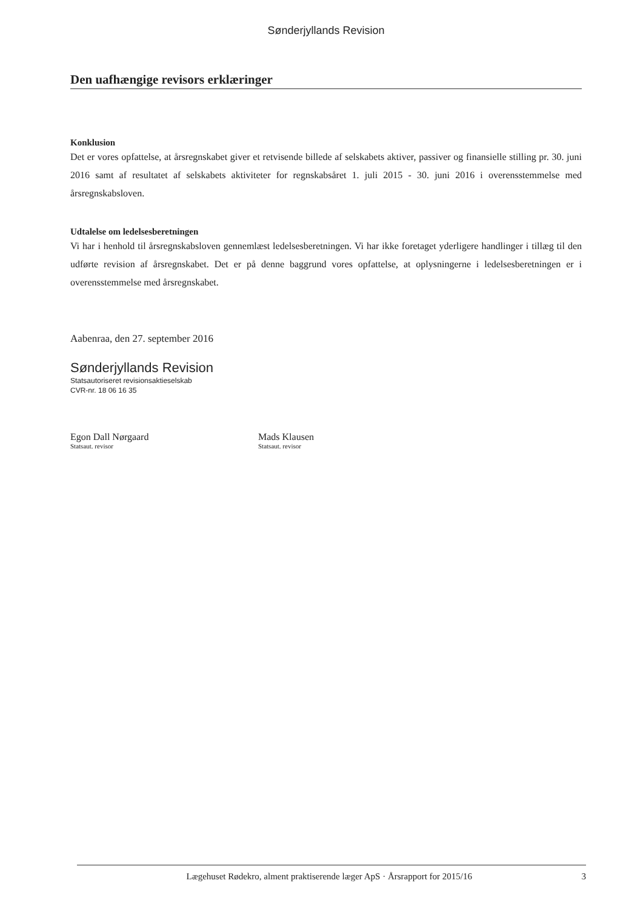Sønderjyllands Revision
Den uafhængige revisors erklæringer
Konklusion
Det er vores opfattelse, at årsregnskabet giver et retvisende billede af selskabets aktiver, passiver og finansielle stilling pr. 30. juni 2016 samt af resultatet af selskabets aktiviteter for regnskabsåret 1. juli 2015 - 30. juni 2016 i overensstemmelse med årsregnskabsloven.
Udtalelse om ledelsesberetningen
Vi har i henhold til årsregnskabsloven gennemlæst ledelsesberetningen. Vi har ikke foretaget yderligere handlinger i tillæg til den udførte revision af årsregnskabet. Det er på denne baggrund vores opfattelse, at oplysningerne i ledelsesberetningen er i overensstemmelse med årsregnskabet.
Aabenraa, den 27. september 2016
Sønderjyllands Revision
Statsautoriseret revisionsaktieselskab
CVR-nr. 18 06 16 35
Egon Dall Nørgaard
Statsaut. revisor
Mads Klausen
Statsaut. revisor
Lægehuset Rødekro, alment praktiserende læger ApS · Årsrapport for 2015/16 3